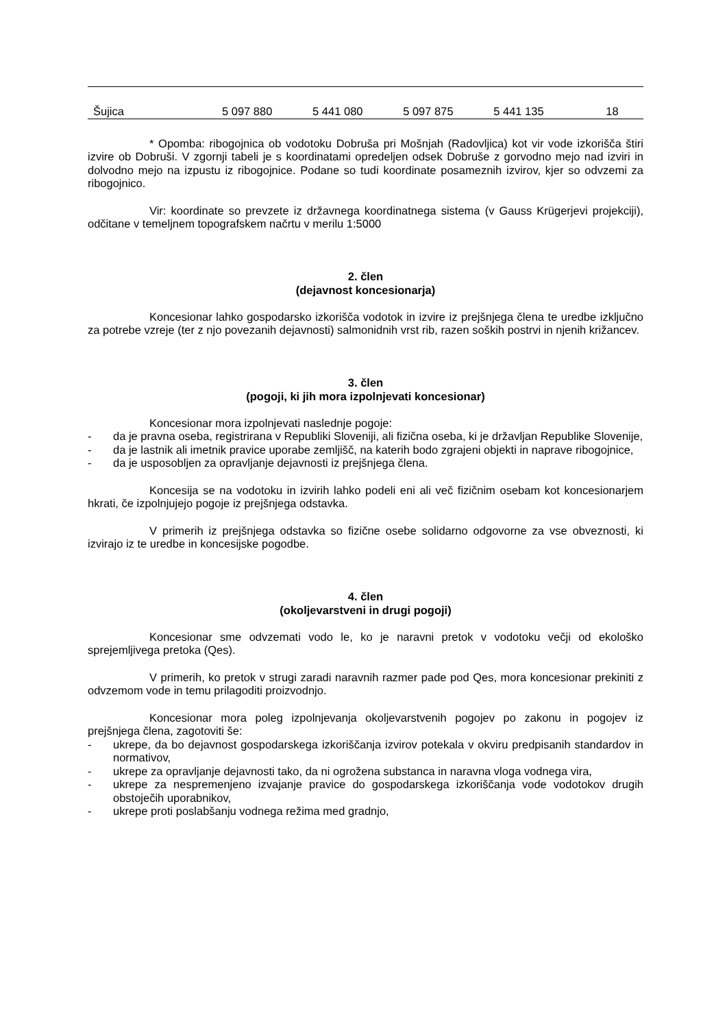| Šujica | 5 097 880 | 5 441 080 | 5 097 875 | 5 441 135 | 18 |
* Opomba: ribogojnica ob vodotoku Dobruša pri Mošnjah (Radovljica) kot vir vode izkorišča štiri izvire ob Dobruši. V zgornji tabeli je s koordinatami opredeljen odsek Dobruše z gorvodno mejo nad izviri in dolvodno mejo na izpustu iz ribogojnice. Podane so tudi koordinate posameznih izvirov, kjer so odvzemi za ribogojnico.
Vir: koordinate so prevzete iz državnega koordinatnega sistema (v Gauss Krügerjevi projekciji), odčitane v temeljnem topografskem načrtu v merilu 1:5000
2. člen
(dejavnost koncesionarja)
Koncesionar lahko gospodarsko izkorišča vodotok in izvire iz prejšnjega člena te uredbe izključno za potrebe vzreje (ter z njo povezanih dejavnosti) salmonidnih vrst rib, razen soških postrvi in njenih križancev.
3. člen
(pogoji, ki jih mora izpolnjevati koncesionar)
Koncesionar mora izpolnjevati naslednje pogoje:
- da je pravna oseba, registrirana v Republiki Sloveniji, ali fizična oseba, ki je državljan Republike Slovenije,
- da je lastnik ali imetnik pravice uporabe zemljišč, na katerih bodo zgrajeni objekti in naprave ribogojnice,
- da je usposobljen za opravljanje dejavnosti iz prejšnjega člena.
Koncesija se na vodotoku in izvirih lahko podeli eni ali več fizičnim osebam kot koncesionarjem hkrati, če izpolnjujejo pogoje iz prejšnjega odstavka.
V primerih iz prejšnjega odstavka so fizične osebe solidarno odgovorne za vse obveznosti, ki izvirajo iz te uredbe in koncesijske pogodbe.
4. člen
(okoljevarstveni in drugi pogoji)
Koncesionar sme odvzemati vodo le, ko je naravni pretok v vodotoku večji od ekološko sprejemljivega pretoka (Qes).
V primerih, ko pretok v strugi zaradi naravnih razmer pade pod Qes, mora koncesionar prekiniti z odvzemom vode in temu prilagoditi proizvodnjo.
Koncesionar mora poleg izpolnjevanja okoljevarstvenih pogojev po zakonu in pogojev iz prejšnjega člena, zagotoviti še:
- ukrepe, da bo dejavnost gospodarskega izkoriščanja izvirov potekala v okviru predpisanih standardov in normativov,
- ukrepe za opravljanje dejavnosti tako, da ni ogrožena substanca in naravna vloga vodnega vira,
- ukrepe za nespremenjeno izvajanje pravice do gospodarskega izkoriščanja vode vodotokov drugih obstoječih uporabnikov,
- ukrepe proti poslabšanju vodnega režima med gradnjo,